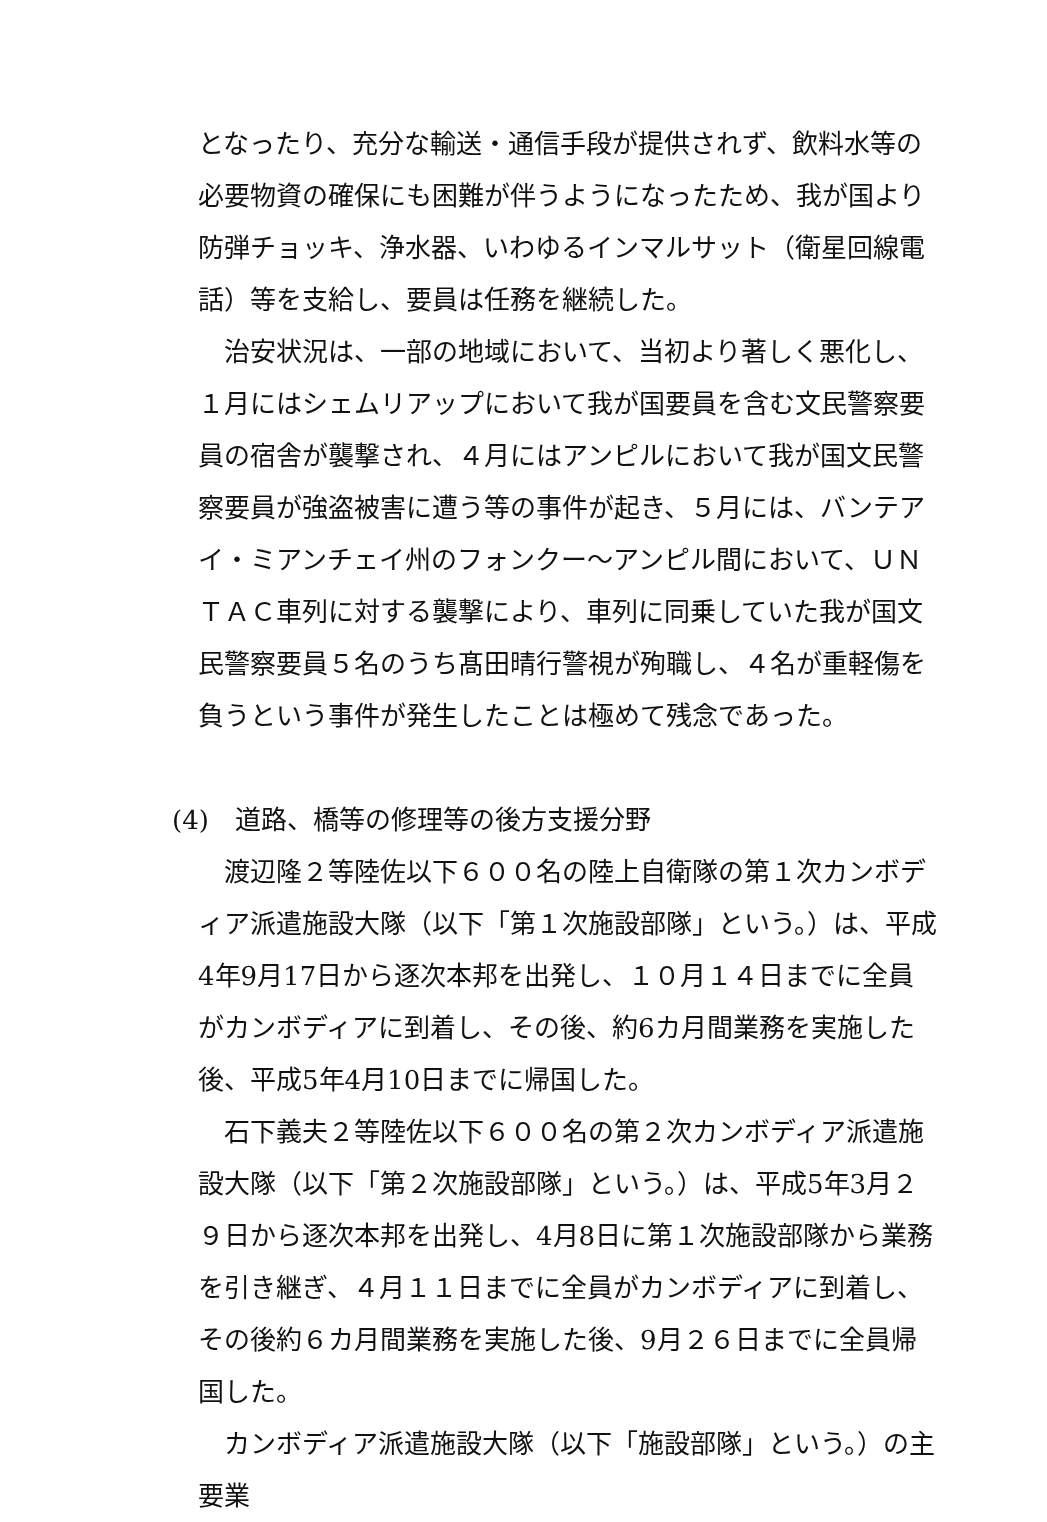となったり、充分な輸送・通信手段が提供されず、飲料水等の必要物資の確保にも困難が伴うようになったため、我が国より防弾チョッキ、浄水器、いわゆるインマルサット（衛星回線電話）等を支給し、要員は任務を継続した。
治安状況は、一部の地域において、当初より著しく悪化し、１月にはシェムリアップにおいて我が国要員を含む文民警察要員の宿舎が襲撃され、４月にはアンピルにおいて我が国文民警察要員が強盗被害に遭う等の事件が起き、５月には、バンテアイ・ミアンチェイ州のフォンクー〜アンピル間において、ＵＮＴＡＣ車列に対する襲撃により、車列に同乗していた我が国文民警察要員５名のうち髙田晴行警視が殉職し、４名が重軽傷を負うという事件が発生したことは極めて残念であった。
(4)　道路、橋等の修理等の後方支援分野
渡辺隆２等陸佐以下６００名の陸上自衛隊の第１次カンボディア派遣施設大隊（以下「第１次施設部隊」という。）は、平成4年9月17日から逐次本邦を出発し、１０月１４日までに全員がカンボディアに到着し、その後、約6カ月間業務を実施した後、平成5年4月10日までに帰国した。
石下義夫２等陸佐以下６００名の第２次カンボディア派遣施設大隊（以下「第２次施設部隊」という。）は、平成5年3月２９日から逐次本邦を出発し、4月8日に第１次施設部隊から業務を引き継ぎ、４月１１日までに全員がカンボディアに到着し、その後約６カ月間業務を実施した後、9月２６日までに全員帰国した。
カンボディア派遣施設大隊（以下「施設部隊」という。）の主要業